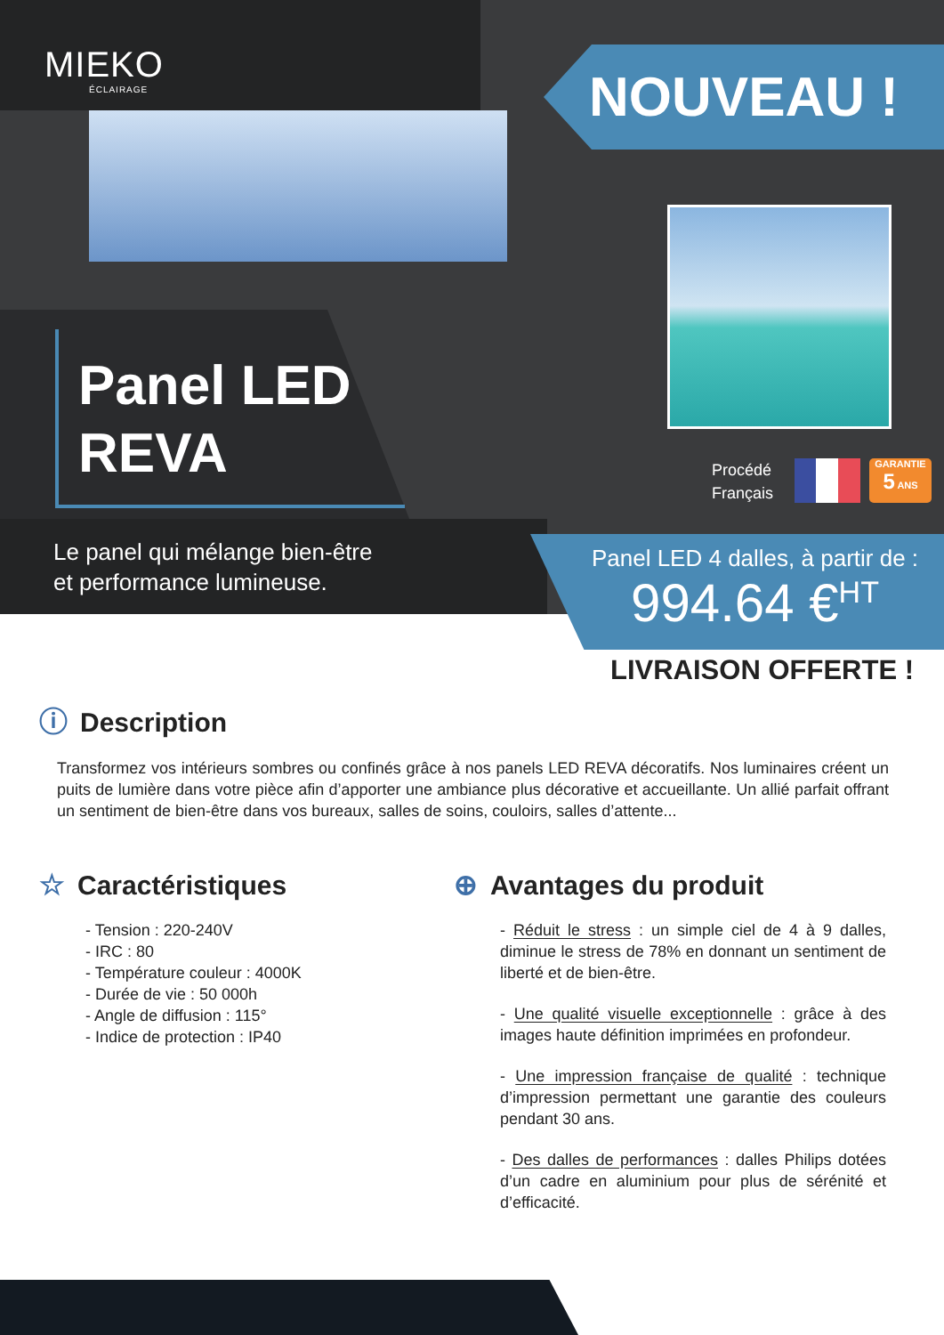MIEKO
ÉCLAIRAGE
NOUVEAU !
Panel LED
REVA
Procédé
Français
GARANTIE
5 ANS
Le panel qui mélange bien-être
et performance lumineuse.
Panel LED 4 dalles, à partir de :
994.64 €<sup>HT</sup>
LIVRAISON OFFERTE !
ⓘ Description
Transformez vos intérieurs sombres ou confinés grâce à nos panels LED REVA décoratifs. Nos luminaires créent un puits de lumière dans votre pièce afin d’apporter une ambiance plus décorative et accueillante. Un allié parfait offrant un sentiment de bien-être dans vos bureaux, salles de soins, couloirs, salles d’attente...
☆ Caractéristiques
- Tension : 220-240V
- IRC : 80
- Température couleur : 4000K
- Durée de vie : 50 000h
- Angle de diffusion : 115°
- Indice de protection : IP40
⊕ Avantages du produit
- Réduit le stress : un simple ciel de 4 à 9 dalles, diminue le stress de 78% en donnant un sentiment de liberté et de bien-être.
- Une qualité visuelle exceptionnelle : grâce à des images haute définition imprimées en profondeur.
- Une impression française de qualité : technique d’impression permettant une garantie des couleurs pendant 30 ans.
- Des dalles de performances : dalles Philips dotées d’un cadre en aluminium pour plus de sérénité et d’efficacité.